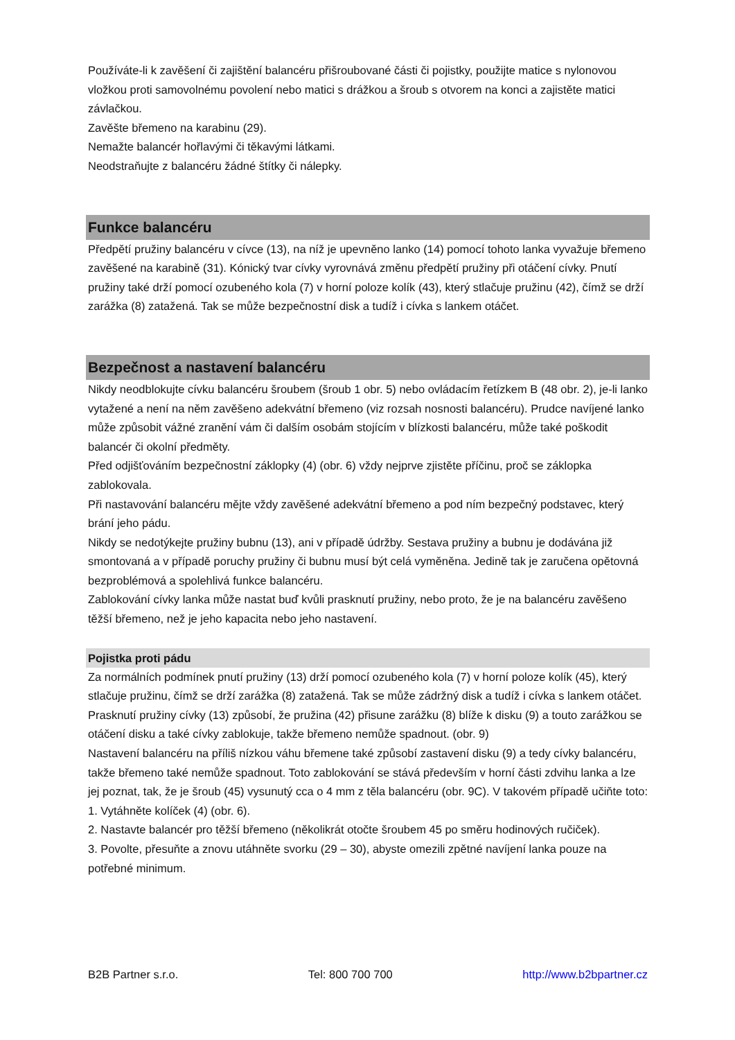Používáte-li k zavěšení či zajištění balancéru přišroubované části či pojistky, použijte matice s nylonovou vložkou proti samovolnému povolení nebo matici s drážkou a šroub s otvorem na konci a zajistěte matici závlačkou.
Zavěšte břemeno na karabinu (29).
Nemažte balancér hořlavými či těkavými látkami.
Neodstraňujte z balancéru žádné štítky či nálepky.
Funkce balancéru
Předpětí pružiny balancéru v cívce (13), na níž je upevněno lanko (14) pomocí tohoto lanka vyvažuje břemeno zavěšené na karabině (31). Kónický tvar cívky vyrovnává změnu předpětí pružiny při otáčení cívky. Pnutí pružiny také drží pomocí ozubeného kola (7) v horní poloze kolík (43), který stlačuje pružinu (42), čímž se drží zarážka (8) zatažená. Tak se může bezpečnostní disk a tudíž i cívka s lankem otáčet.
Bezpečnost a nastavení balancéru
Nikdy neodblokujte cívku balancéru šroubem (šroub 1 obr. 5) nebo ovládacím řetízkem B (48 obr. 2), je-li lanko vytažené a není na něm zavěšeno adekvátní břemeno (viz rozsah nosnosti balancéru). Prudce navíjené lanko může způsobit vážné zranění vám či dalším osobám stojícím v blízkosti balancéru, může také poškodit balancér či okolní předměty.
Před odjišťováním bezpečnostní záklopky (4) (obr. 6) vždy nejprve zjistěte příčinu, proč se záklopka zablokovala.
Při nastavování balancéru mějte vždy zavěšené adekvátní břemeno a pod ním bezpečný podstavec, který brání jeho pádu.
Nikdy se nedotýkejte pružiny bubnu (13), ani v případě údržby. Sestava pružiny a bubnu je dodávána již smontovaná a v případě poruchy pružiny či bubnu musí být celá vyměněna. Jedině tak je zaručena opětovná bezproblémová a spolehlivá funkce balancéru.
Zablokování cívky lanka může nastat buď kvůli prasknutí pružiny, nebo proto, že je na balancéru zavěšeno těžší břemeno, než je jeho kapacita nebo jeho nastavení.
Pojistka proti pádu
Za normálních podmínek pnutí pružiny (13) drží pomocí ozubeného kola (7) v horní poloze kolík (45), který stlačuje pružinu, čímž se drží zarážka (8) zatažená. Tak se může zádržný disk a tudíž i cívka s lankem otáčet.
Prasknutí pružiny cívky (13) způsobí, že pružina (42) přisune zarážku (8) blíže k disku (9) a touto zarážkou se otáčení disku a také cívky zablokuje, takže břemeno nemůže spadnout. (obr. 9)
Nastavení balancéru na příliš nízkou váhu břemene také způsobí zastavení disku (9) a tedy cívky balancéru, takže břemeno také nemůže spadnout. Toto zablokování se stává především v horní části zdvihu lanka a lze jej poznat, tak, že je šroub (45) vysunutý cca o 4 mm z těla balancéru (obr. 9C). V takovém případě učiňte toto:
1. Vytáhněte kolíček (4) (obr. 6).
2. Nastavte balancér pro těžší břemeno (několikrát otočte šroubem 45 po směru hodinových ručiček).
3. Povolte, přesuňte a znovu utáhněte svorku (29 – 30), abyste omezili zpětné navíjení lanka pouze na potřebné minimum.
B2B Partner s.r.o. Tel: 800 700 700 http://www.b2bpartner.cz